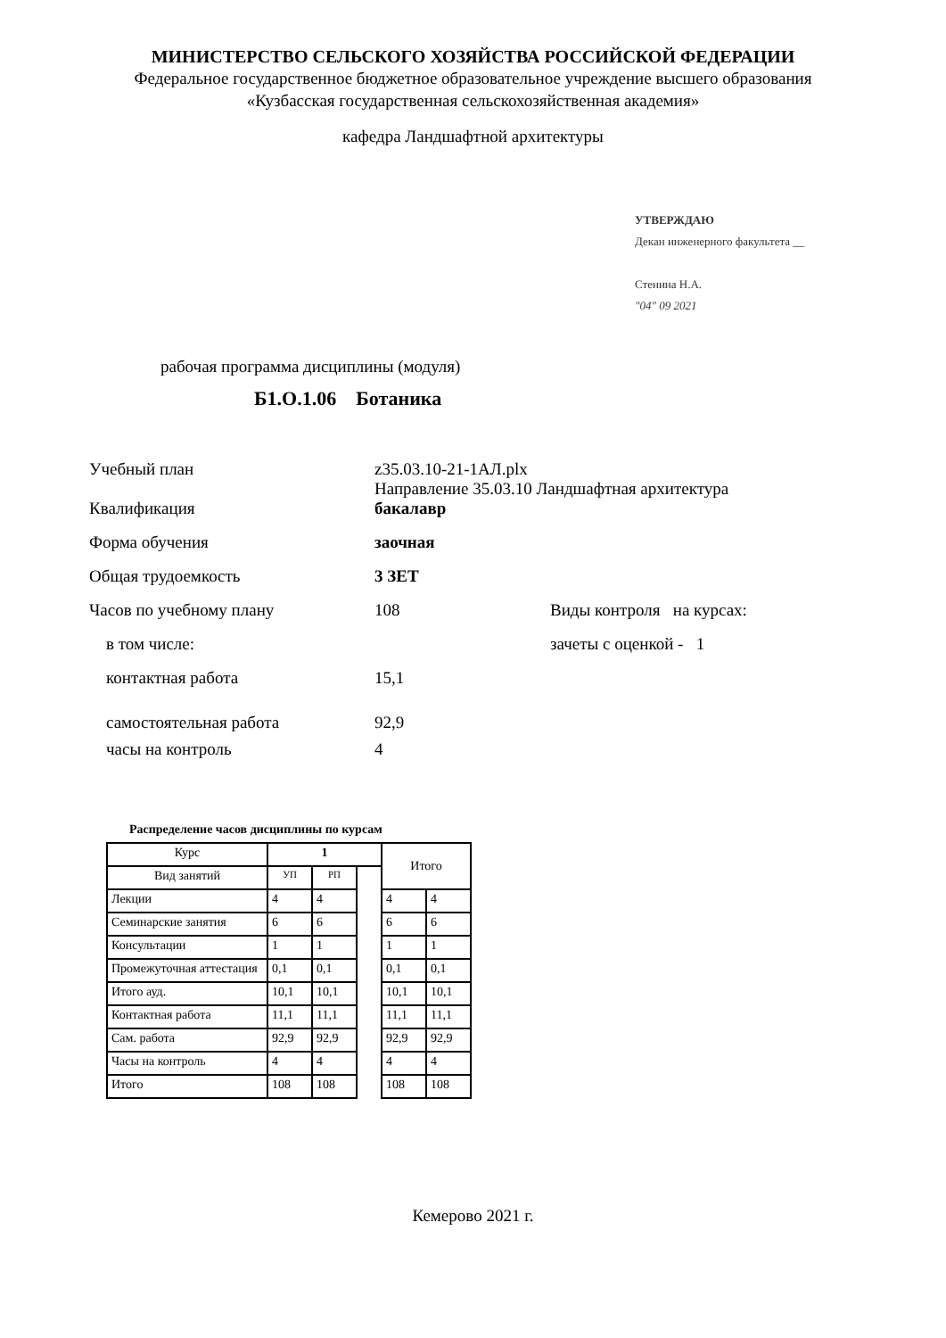МИНИСТЕРСТВО СЕЛЬСКОГО ХОЗЯЙСТВА РОССИЙСКОЙ ФЕДЕРАЦИИ
Федеральное государственное бюджетное образовательное учреждение высшего образования
«Кузбасская государственная сельскохозяйственная академия»
кафедра Ландшафтной архитектуры
УТВЕРЖДАЮ
Декан инженерного факультета __
Стенина Н.А.
"04" 09 2021
рабочая программа дисциплины (модуля)
Б1.О.1.06 Ботаника
Учебный план z35.03.10-21-1АЛ.plx
Направление 35.03.10 Ландшафтная архитектура
Квалификация бакалавр
Форма обучения заочная
Общая трудоемкость 3 ЗЕТ
Часов по учебному плану 108 Виды контроля на курсах:
в том числе: зачеты с оценкой - 1
контактная работа 15,1
самостоятельная работа 92,9
часы на контроль 4
Распределение часов дисциплины по курсам
| Курс | 1 | | | Итого | |
| Вид занятий | УП | РП | | | |
| Лекции | 4 | 4 | | 4 | 4 |
| Семинарские занятия | 6 | 6 | | 6 | 6 |
| Консультации | 1 | 1 | | 1 | 1 |
| Промежуточная аттестация | 0,1 | 0,1 | | 0,1 | 0,1 |
| Итого ауд. | 10,1 | 10,1 | | 10,1 | 10,1 |
| Контактная работа | 11,1 | 11,1 | | 11,1 | 11,1 |
| Сам. работа | 92,9 | 92,9 | | 92,9 | 92,9 |
| Часы на контроль | 4 | 4 | | 4 | 4 |
| Итого | 108 | 108 | | 108 | 108 |
Кемерово 2021 г.